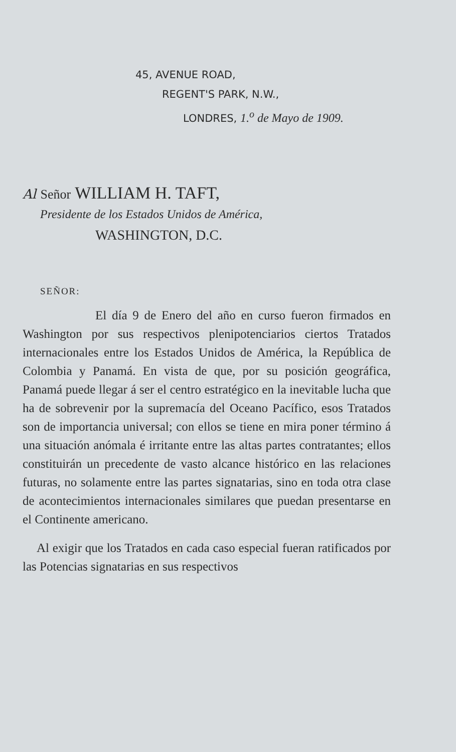45, AVENUE ROAD,
REGENT'S PARK, N.W.,
LONDRES, 1.<sup>o</sup> de Mayo de 1909.
Al Señor WILLIAM H. TAFT,
Presidente de los Estados Unidos de América,
WASHINGTON, D.C.
SEÑOR:
El día 9 de Enero del año en curso fueron firmados en Washington por sus respectivos plenipotenciarios ciertos Tratados internacionales entre los Estados Unidos de América, la República de Colombia y Panamá. En vista de que, por su posición geográfica, Panamá puede llegar á ser el centro estratégico en la inevitable lucha que ha de sobrevenir por la supremacía del Oceano Pacífico, esos Tratados son de importancia universal; con ellos se tiene en mira poner término á una situación anómala é irritante entre las altas partes contratantes; ellos constituirán un precedente de vasto alcance histórico en las relaciones futuras, no solamente entre las partes signatarias, sino en toda otra clase de acontecimientos internacionales similares que puedan presentarse en el Continente americano.
Al exigir que los Tratados en cada caso especial fueran ratificados por las Potencias signatarias en sus respectivos